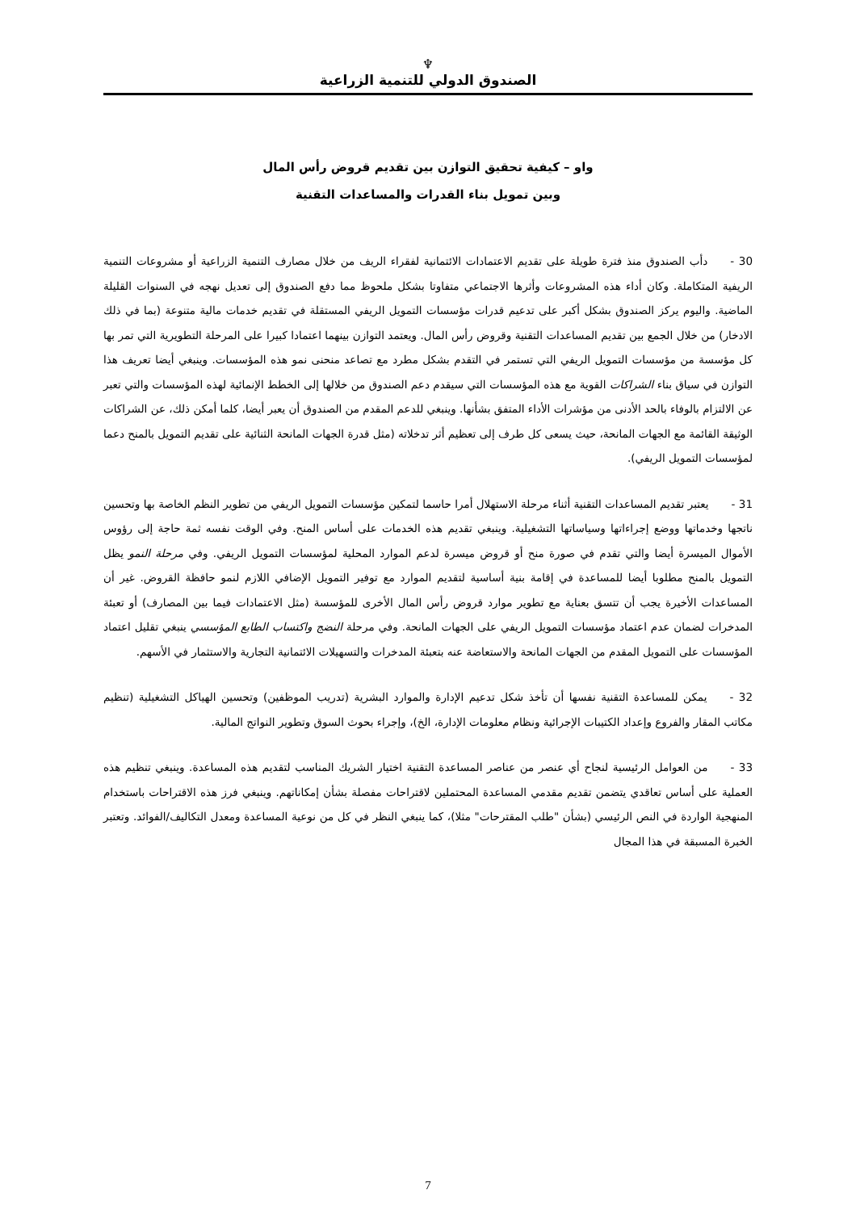♆
الصندوق الدولي للتنمية الزراعية
واو – كيفية تحقيق التوازن بين تقديم قروض رأس المال
وبين تمويل بناء القدرات والمساعدات التقنية
30 -دأب الصندوق منذ فترة طويلة على تقديم الاعتمادات الائتمانية لفقراء الريف من خلال مصارف التنمية الزراعية أو مشروعات التنمية الريفية المتكاملة. وكان أداء هذه المشروعات وأثرها الاجتماعي متفاوتا بشكل ملحوظ مما دفع الصندوق إلى تعديل نهجه في السنوات القليلة الماضية. واليوم يركز الصندوق بشكل أكبر على تدعيم قدرات مؤسسات التمويل الريفي المستقلة في تقديم خدمات مالية متنوعة (بما في ذلك الادخار) من خلال الجمع بين تقديم المساعدات التقنية وقروض رأس المال. ويعتمد التوازن بينهما اعتمادا كبيرا على المرحلة التطويرية التي تمر بها كل مؤسسة من مؤسسات التمويل الريفي التي تستمر في التقدم بشكل مطرد مع تصاعد منحنى نمو هذه المؤسسات. وينبغي أيضا تعريف هذا التوازن في سياق بناء الشراكات القوية مع هذه المؤسسات التي سيقدم دعم الصندوق من خلالها إلى الخطط الإنمائية لهذه المؤسسات والتي تعبر عن الالتزام بالوفاء بالحد الأدنى من مؤشرات الأداء المتفق بشأنها. وينبغي للدعم المقدم من الصندوق أن يعبر أيضا، كلما أمكن ذلك، عن الشراكات الوثيقة القائمة مع الجهات المانحة، حيث يسعى كل طرف إلى تعظيم أثر تدخلاته (مثل قدرة الجهات المانحة الثنائية على تقديم التمويل بالمنح دعما لمؤسسات التمويل الريفي).
31 -يعتبر تقديم المساعدات التقنية أثناء مرحلة الاستهلال أمرا حاسما لتمكين مؤسسات التمويل الريفي من تطوير النظم الخاصة بها وتحسين ناتجها وخدماتها ووضع إجراءاتها وسياساتها التشغيلية. وينبغي تقديم هذه الخدمات على أساس المنح. وفي الوقت نفسه ثمة حاجة إلى رؤوس الأموال الميسرة أيضا والتي تقدم في صورة منح أو قروض ميسرة لدعم الموارد المحلية لمؤسسات التمويل الريفي. وفي مرحلة النمو يظل التمويل بالمنح مطلوبا أيضا للمساعدة في إقامة بنية أساسية لتقديم الموارد مع توفير التمويل الإضافي اللازم لنمو حافظة القروض. غير أن المساعدات الأخيرة يجب أن تتسق بعناية مع تطوير موارد قروض رأس المال الأخرى للمؤسسة (مثل الاعتمادات فيما بين المصارف) أو تعبئة المدخرات لضمان عدم اعتماد مؤسسات التمويل الريفي على الجهات المانحة. وفي مرحلة النضج واكتساب الطابع المؤسسي ينبغي تقليل اعتماد المؤسسات على التمويل المقدم من الجهات المانحة والاستعاضة عنه بتعبئة المدخرات والتسهيلات الائتمانية التجارية والاستثمار في الأسهم.
32 -يمكن للمساعدة التقنية نفسها أن تأخذ شكل تدعيم الإدارة والموارد البشرية (تدريب الموظفين) وتحسين الهياكل التشغيلية (تنظيم مكاتب المقار والفروع وإعداد الكتيبات الإجرائية ونظام معلومات الإدارة، الخ)، وإجراء بحوث السوق وتطوير النواتج المالية.
33 -من العوامل الرئيسية لنجاح أي عنصر من عناصر المساعدة التقنية اختيار الشريك المناسب لتقديم هذه المساعدة. وينبغي تنظيم هذه العملية على أساس تعاقدي يتضمن تقديم مقدمي المساعدة المحتملين لاقتراحات مفصلة بشأن إمكاناتهم. وينبغي فرز هذه الاقتراحات باستخدام المنهجية الواردة في النص الرئيسي (بشأن "طلب المقترحات" مثلا)، كما ينبغي النظر في كل من نوعية المساعدة ومعدل التكاليف/الفوائد. وتعتبر الخبرة المسبقة في هذا المجال
7